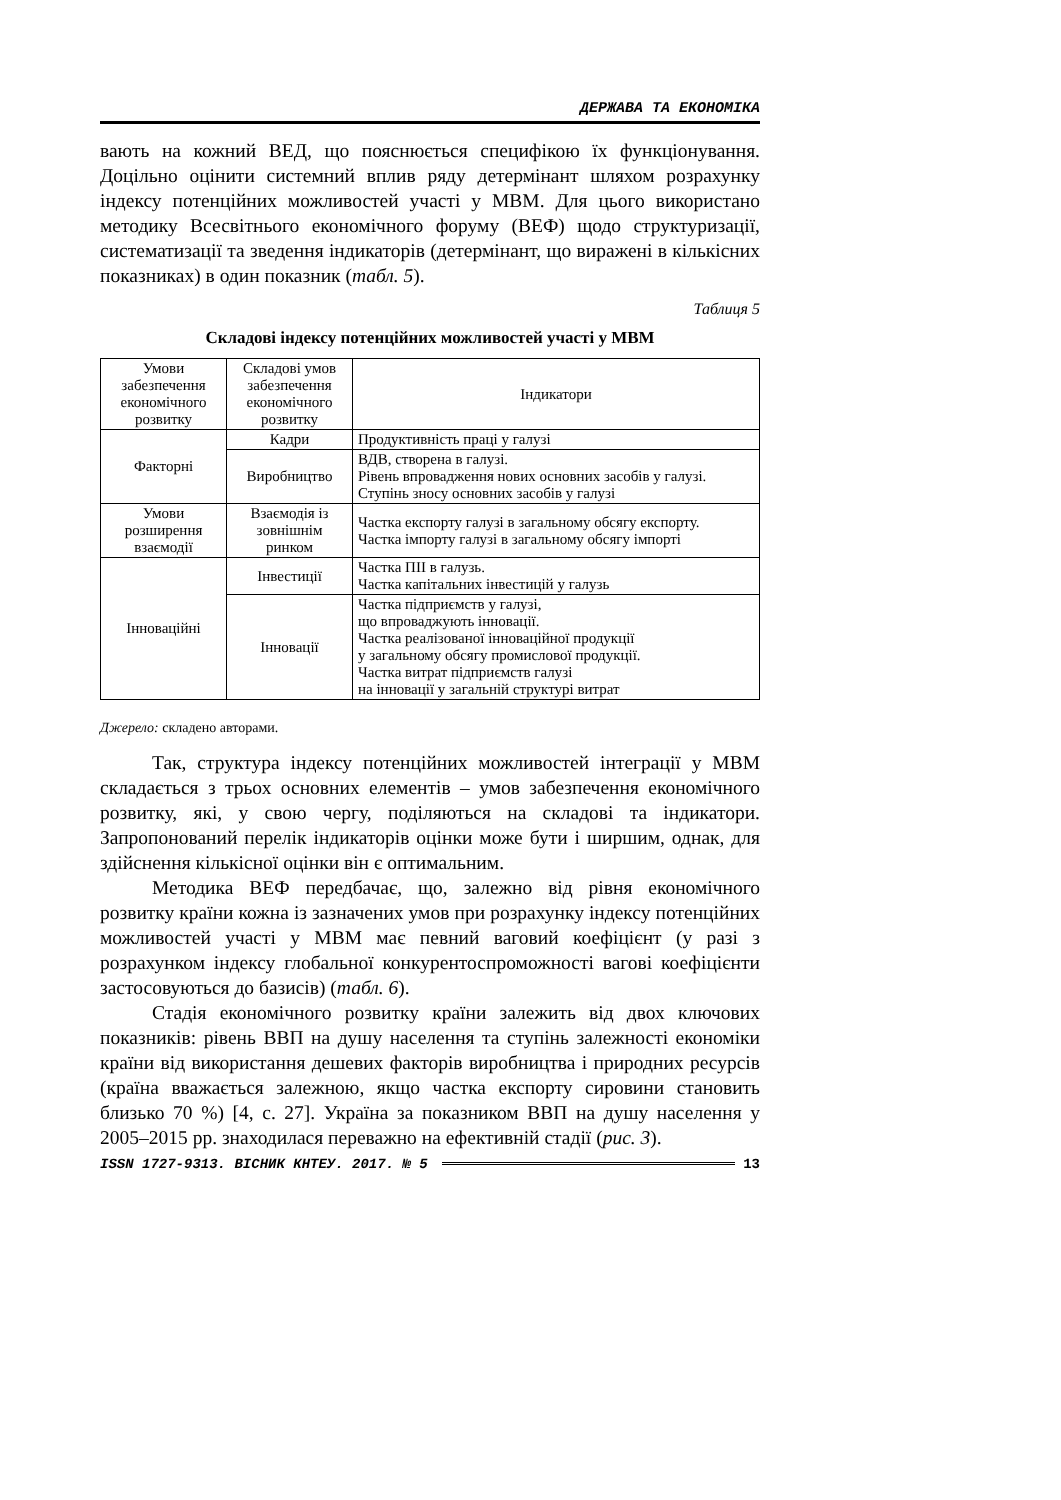ДЕРЖАВА ТА ЕКОНОМІКА
вають на кожний ВЕД, що пояснюється специфікою їх функціонування. Доцільно оцінити системний вплив ряду детермінант шляхом розрахунку індексу потенційних можливостей участі у МВМ. Для цього використано методику Всесвітнього економічного форуму (ВЕФ) щодо структуризації, систематизації та зведення індикаторів (детермінант, що виражені в кількісних показниках) в один показник (табл. 5).
Таблиця 5
Складові індексу потенційних можливостей участі у МВМ
| Умови забезпечення економічного розвитку | Складові умов забезпечення економічного розвитку | Індикатори |
| Факторні | Кадри | Продуктивність праці у галузі |
| | Виробництво | ВДВ, створена в галузі. Рівень впровадження нових основних засобів у галузі. Ступінь зносу основних засобів у галузі |
| Умови розширення взаємодії | Взаємодія із зовнішнім ринком | Частка експорту галузі в загальному обсягу експорту. Частка імпорту галузі в загальному обсягу імпорті |
| Інноваційні | Інвестиції | Частка ПІІ в галузь. Частка капітальних інвестицій у галузь |
| | Інновації | Частка підприємств у галузі, що впроваджують інновації. Частка реалізованої інноваційної продукції у загальному обсягу промислової продукції. Частка витрат підприємств галузі на інновації у загальній структурі витрат |
Джерело: складено авторами.
Так, структура індексу потенційних можливостей інтеграції у МВМ складається з трьох основних елементів – умов забезпечення економічного розвитку, які, у свою чергу, поділяються на складові та індикатори. Запропонований перелік індикаторів оцінки може бути і ширшим, однак, для здійснення кількісної оцінки він є оптимальним.
Методика ВЕФ передбачає, що, залежно від рівня економічного розвитку країни кожна із зазначених умов при розрахунку індексу потенційних можливостей участі у МВМ має певний ваговий коефіцієнт (у разі з розрахунком індексу глобальної конкурентоспроможності вагові коефіцієнти застосовуються до базисів) (табл. 6).
Стадія економічного розвитку країни залежить від двох ключових показників: рівень ВВП на душу населення та ступінь залежності економіки країни від використання дешевих факторів виробництва і природних ресурсів (країна вважається залежною, якщо частка експорту сировини становить близько 70 %) [4, с. 27]. Україна за показником ВВП на душу населення у 2005–2015 рр. знаходилася переважно на ефективній стадії (рис. 3).
ISSN 1727-9313. ВІСНИК КНТЕУ. 2017. № 5 13